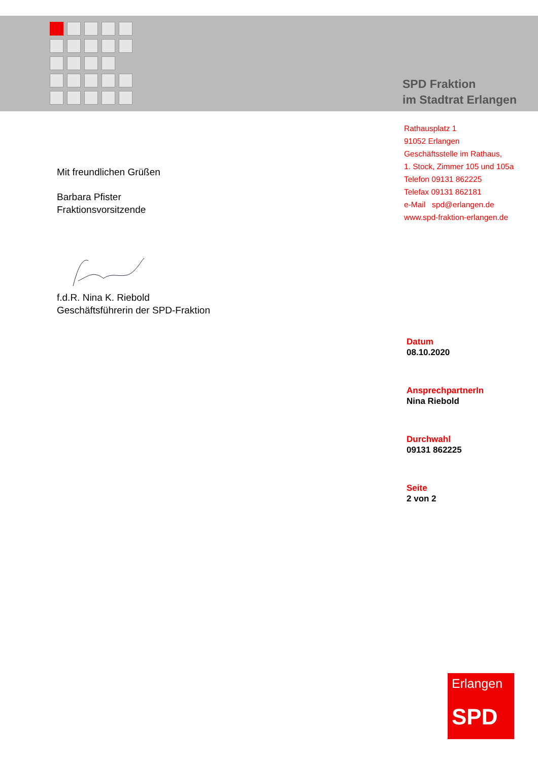SPD Fraktion
im Stadtrat Erlangen
Rathausplatz 1
91052 Erlangen
Geschäftsstelle im Rathaus,
1. Stock, Zimmer 105 und 105a
Telefon 09131 862225
Telefax 09131 862181
e-Mail spd@erlangen.de
www.spd-fraktion-erlangen.de
Mit freundlichen Grüßen
Barbara Pfister
Fraktionsvorsitzende
f.d.R. Nina K. Riebold
Geschäftsführerin der SPD-Fraktion
Datum
08.10.2020
AnsprechpartnerIn
Nina Riebold
Durchwahl
09131 862225
Seite
2 von 2
Erlangen
SPD